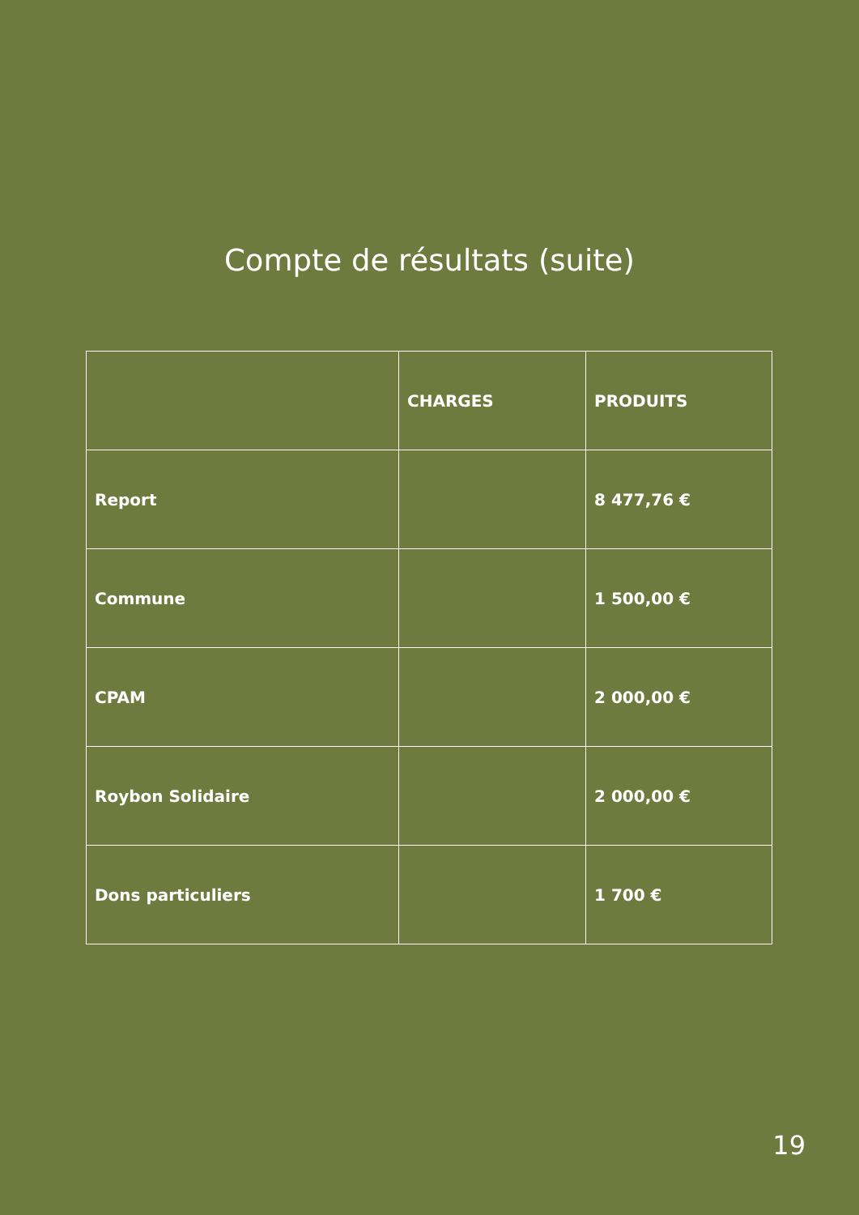Compte de résultats (suite)
| | CHARGES | PRODUITS |
| --- | --- | --- |
| Report | | 8 477,76 € |
| Commune | | 1 500,00 € |
| CPAM | | 2 000,00 € |
| Roybon Solidaire | | 2 000,00 € |
| Dons particuliers | | 1 700 € |
19